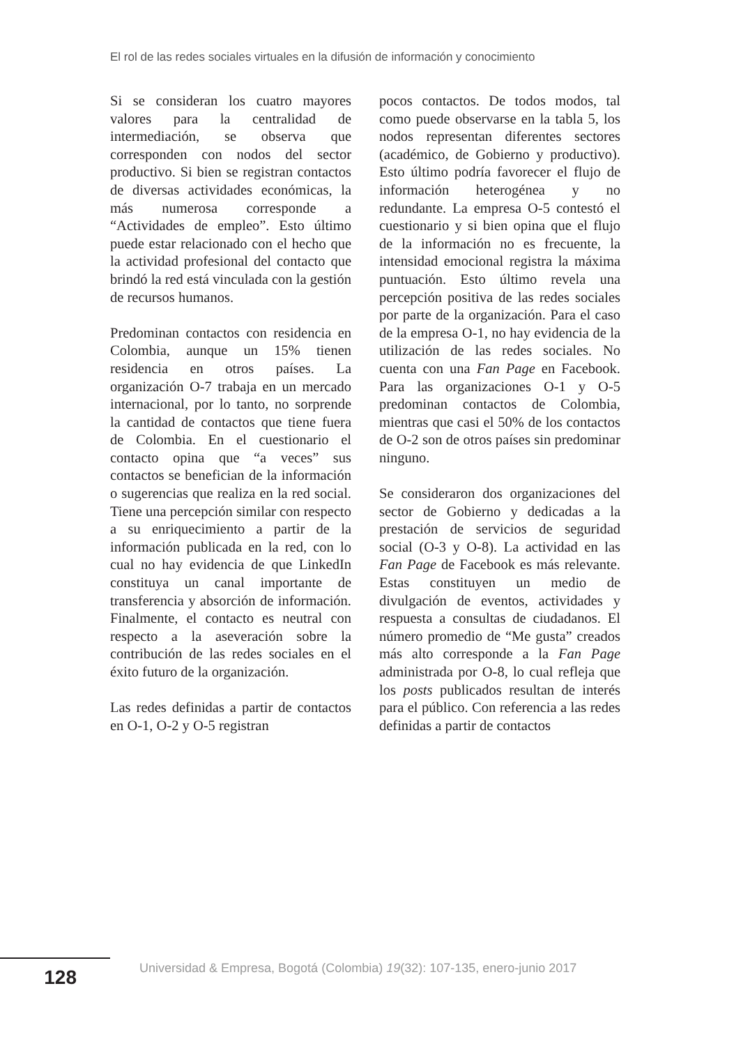El rol de las redes sociales virtuales en la difusión de información y conocimiento
Si se consideran los cuatro mayores valores para la centralidad de intermediación, se observa que corresponden con nodos del sector productivo. Si bien se registran contactos de diversas actividades económicas, la más numerosa corresponde a “Actividades de empleo”. Esto último puede estar relacionado con el hecho que la actividad profesional del contacto que brindó la red está vinculada con la gestión de recursos humanos.
Predominan contactos con residencia en Colombia, aunque un 15% tienen residencia en otros países. La organización O-7 trabaja en un mercado internacional, por lo tanto, no sorprende la cantidad de contactos que tiene fuera de Colombia. En el cuestionario el contacto opina que “a veces” sus contactos se benefician de la información o sugerencias que realiza en la red social. Tiene una percepción similar con respecto a su enriquecimiento a partir de la información publicada en la red, con lo cual no hay evidencia de que LinkedIn constituya un canal importante de transferencia y absorción de información. Finalmente, el contacto es neutral con respecto a la aseveración sobre la contribución de las redes sociales en el éxito futuro de la organización.
Las redes definidas a partir de contactos en O-1, O-2 y O-5 registran
pocos contactos. De todos modos, tal como puede observarse en la tabla 5, los nodos representan diferentes sectores (académico, de Gobierno y productivo). Esto último podría favorecer el flujo de información heterogénea y no redundante. La empresa O-5 contestó el cuestionario y si bien opina que el flujo de la información no es frecuente, la intensidad emocional registra la máxima puntuación. Esto último revela una percepción positiva de las redes sociales por parte de la organización. Para el caso de la empresa O-1, no hay evidencia de la utilización de las redes sociales. No cuenta con una Fan Page en Facebook. Para las organizaciones O-1 y O-5 predominan contactos de Colombia, mientras que casi el 50% de los contactos de O-2 son de otros países sin predominar ninguno.
Se consideraron dos organizaciones del sector de Gobierno y dedicadas a la prestación de servicios de seguridad social (O-3 y O-8). La actividad en las Fan Page de Facebook es más relevante. Estas constituyen un medio de divulgación de eventos, actividades y respuesta a consultas de ciudadanos. El número promedio de “Me gusta” creados más alto corresponde a la Fan Page administrada por O-8, lo cual refleja que los posts publicados resultan de interés para el público. Con referencia a las redes definidas a partir de contactos
128
Universidad & Empresa, Bogotá (Colombia) 19(32): 107-135, enero-junio 2017